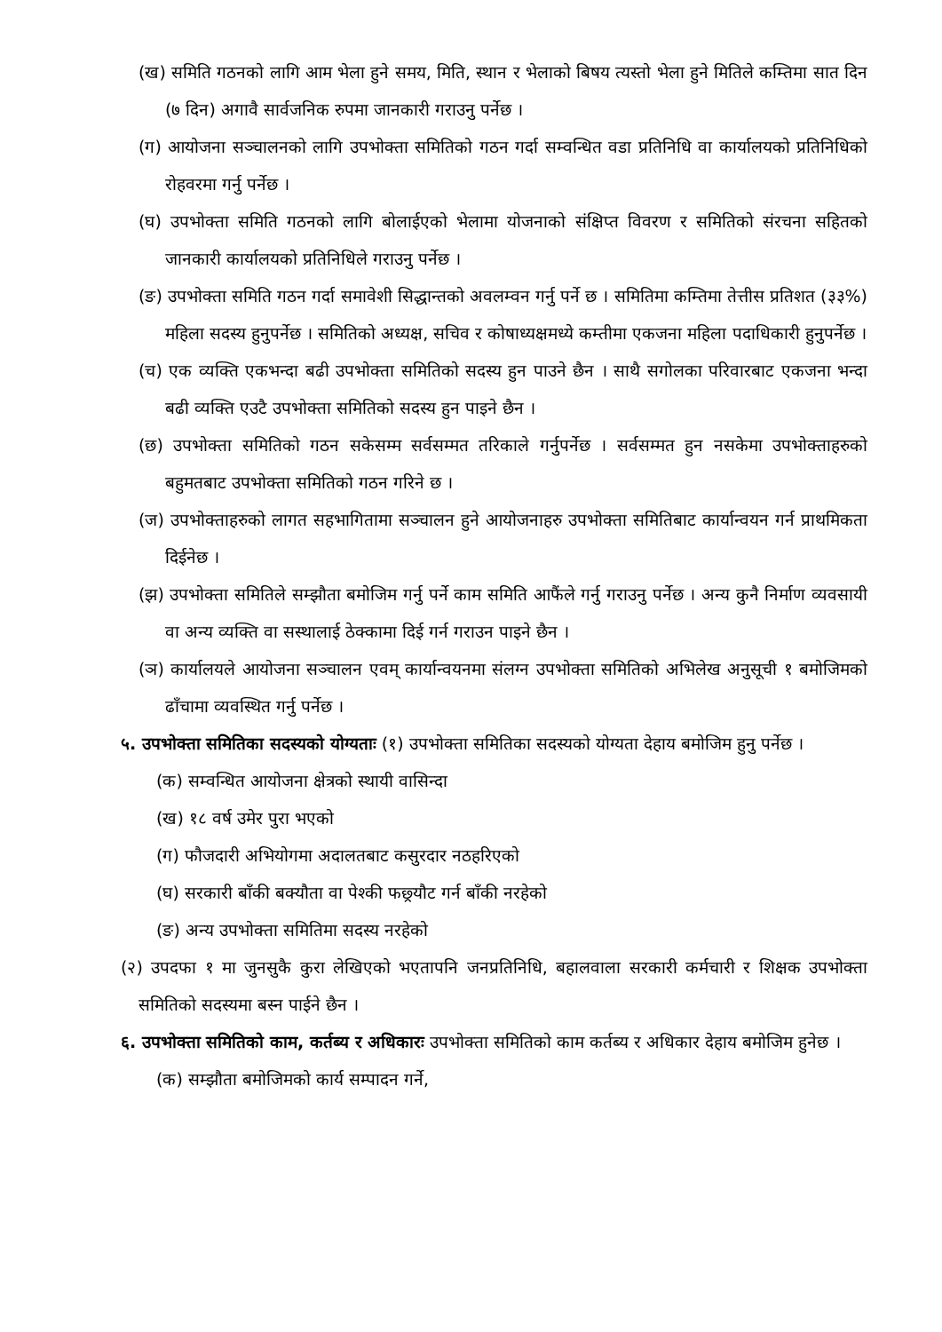(ख) समिति गठनको लागि आम भेला हुने समय, मिति, स्थान र भेलाको बिषय त्यस्तो भेला हुने मितिले कम्तिमा सात दिन (७ दिन) अगावै सार्वजनिक रुपमा जानकारी गराउनु पर्नेछ ।
(ग) आयोजना सञ्चालनको लागि उपभोक्ता समितिको गठन गर्दा सम्वन्धित वडा प्रतिनिधि वा कार्यालयको प्रतिनिधिको रोहवरमा गर्नु पर्नेछ ।
(घ) उपभोक्ता समिति गठनको लागि बोलाईएको भेलामा योजनाको संक्षिप्त विवरण र समितिको संरचना सहितको जानकारी कार्यालयको प्रतिनिधिले गराउनु पर्नेछ ।
(ङ) उपभोक्ता समिति गठन गर्दा समावेशी सिद्धान्तको अवलम्वन गर्नु पर्ने छ । समितिमा कम्तिमा तेत्तीस प्रतिशत (३३%) महिला सदस्य हुनुपर्नेछ । समितिको अध्यक्ष, सचिव र कोषाध्यक्षमध्ये कम्तीमा एकजना महिला पदाधिकारी हुनुपर्नेछ ।
(च) एक व्यक्ति एकभन्दा बढी उपभोक्ता समितिको सदस्य हुन पाउने छैन । साथै सगोलका परिवारबाट एकजना भन्दा बढी व्यक्ति एउटै उपभोक्ता समितिको सदस्य हुन पाइने छैन ।
(छ) उपभोक्ता समितिको गठन सकेसम्म सर्वसम्मत तरिकाले गर्नुपर्नेछ । सर्वसम्मत हुन नसकेमा उपभोक्ताहरुको बहुमतबाट उपभोक्ता समितिको गठन गरिने छ ।
(ज) उपभोक्ताहरुको लागत सहभागितामा सञ्चालन हुने आयोजनाहरु उपभोक्ता समितिबाट कार्यान्वयन गर्न प्राथमिकता दिईनेछ ।
(झ) उपभोक्ता समितिले सम्झौता बमोजिम गर्नु पर्ने काम समिति आफैंले गर्नु गराउनु पर्नेछ । अन्य कुनै निर्माण व्यवसायी वा अन्य व्यक्ति वा सस्थालाई ठेक्कामा दिई गर्न गराउन पाइने छैन ।
(ञ) कार्यालयले आयोजना सञ्चालन एवम् कार्यान्वयनमा संलग्न उपभोक्ता समितिको अभिलेख अनुसूची १ बमोजिमको ढाँचामा व्यवस्थित गर्नु पर्नेछ ।
५. उपभोक्ता समितिका सदस्यको योग्यताः (१) उपभोक्ता समितिका सदस्यको योग्यता देहाय बमोजिम हुनु पर्नेछ ।
(क) सम्वन्धित आयोजना क्षेत्रको स्थायी वासिन्दा
(ख) १८ वर्ष उमेर पुरा भएको
(ग) फौजदारी अभियोगमा अदालतबाट कसुरदार नठहरिएको
(घ) सरकारी बाँकी बक्यौता वा पेश्की फछ्र्यौट गर्न बाँकी नरहेको
(ङ) अन्य उपभोक्ता समितिमा सदस्य नरहेको
(२) उपदफा १ मा जुनसुकै कुरा लेखिएको भएतापनि जनप्रतिनिधि, बहालवाला सरकारी कर्मचारी र शिक्षक उपभोक्ता समितिको सदस्यमा बस्न पाईने छैन ।
६. उपभोक्ता समितिको काम, कर्तब्य र अधिकारः उपभोक्ता समितिको काम कर्तब्य र अधिकार देहाय बमोजिम हुनेछ ।
(क) सम्झौता बमोजिमको कार्य सम्पादन गर्ने,